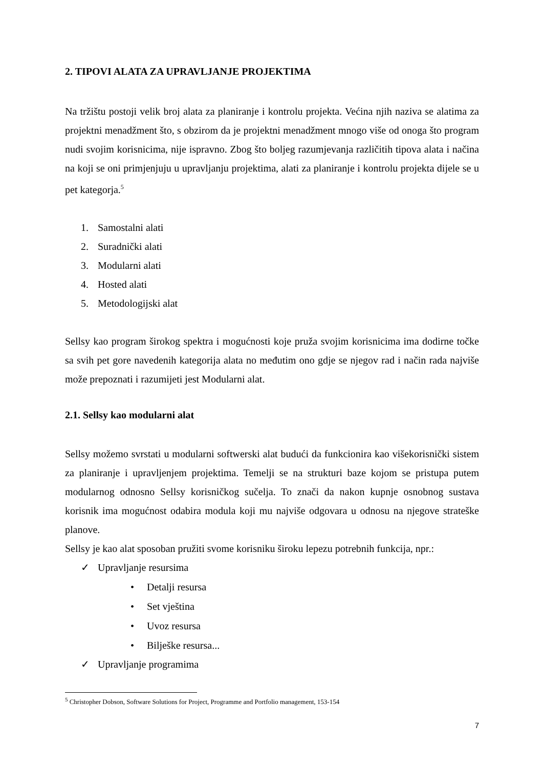2. TIPOVI ALATA ZA UPRAVLJANJE PROJEKTIMA
Na tržištu postoji velik broj alata za planiranje i kontrolu projekta. Većina njih naziva se alatima za projektni menadžment što, s obzirom da je projektni menadžment mnogo više od onoga što program nudi svojim korisnicima, nije ispravno. Zbog što boljeg razumjevanja različitih tipova alata i načina na koji se oni primjenjuju u upravljanju projektima, alati za planiranje i kontrolu projekta dijele se u pet kategorja.<sup>5</sup>
1. Samostalni alati
2. Suradnički alati
3. Modularni alati
4. Hosted alati
5. Metodologijski alat
Sellsy kao program širokog spektra i mogućnosti koje pruža svojim korisnicima ima dodirne točke sa svih pet gore navedenih kategorija alata no međutim ono gdje se njegov rad i način rada najviše može prepoznati i razumijeti jest Modularni alat.
2.1. Sellsy kao modularni alat
Sellsy možemo svrstati u modularni softwerski alat budući da funkcionira kao višekorisnički sistem za planiranje i upravljenjem projektima. Temelji se na strukturi baze kojom se pristupa putem modularnog odnosno Sellsy korisničkog sučelja. To znači da nakon kupnje osnobnog sustava korisnik ima mogućnost odabira modula koji mu najviše odgovara u odnosu na njegove strateške planove.
Sellsy je kao alat sposoban pružiti svome korisniku široku lepezu potrebnih funkcija, npr.:
✓ Upravljanje resursima
• Detalji resursa
• Set vještina
• Uvoz resursa
• Bilješke resursa...
✓ Upravljanje programima
<sup>5</sup> Christopher Dobson, Software Solutions for Project, Programme and Portfolio management, 153-154
7